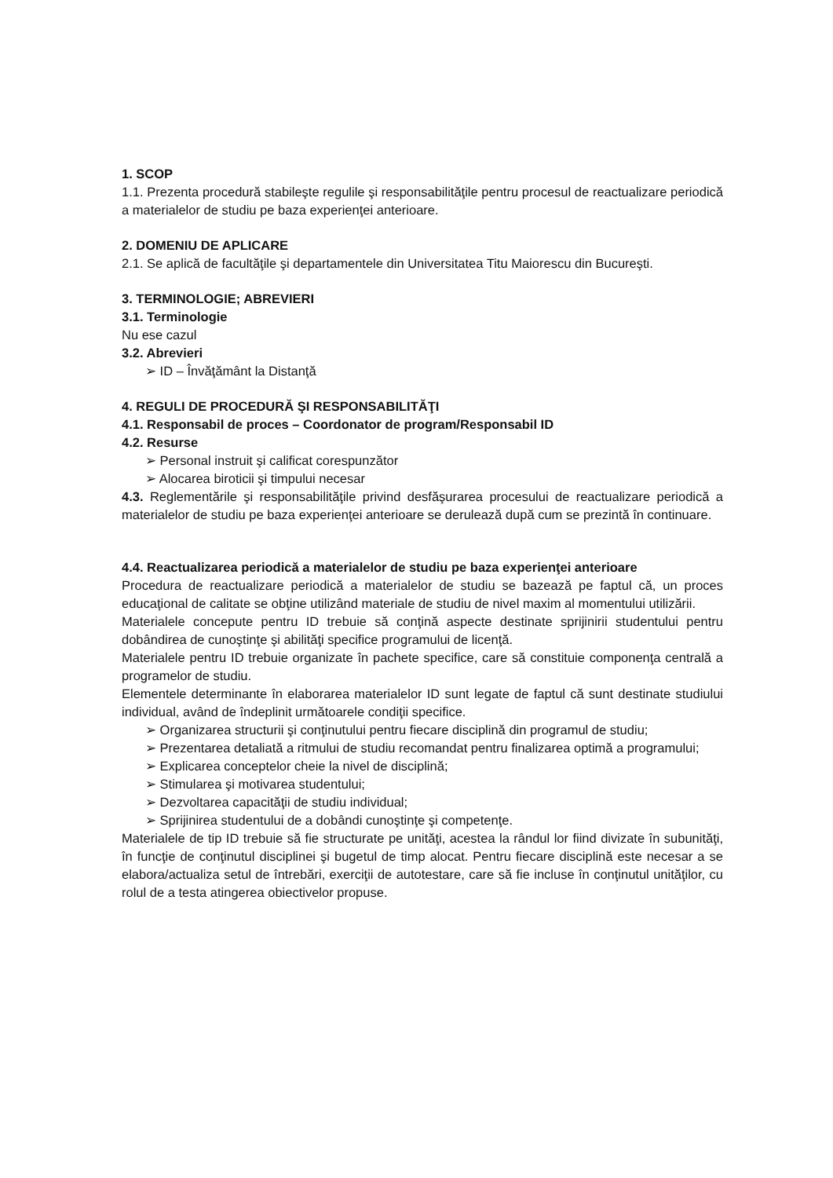1. SCOP
1.1. Prezenta procedură stabileşte regulile şi responsabilităţile pentru procesul de reactualizare periodică a materialelor de studiu pe baza experienţei anterioare.
2. DOMENIU DE APLICARE
2.1. Se aplică de facultăţile şi departamentele din Universitatea Titu Maiorescu din Bucureşti.
3. TERMINOLOGIE; ABREVIERI
3.1. Terminologie
Nu ese cazul
3.2. Abrevieri
➢ ID – Învăţământ la Distanţă
4. REGULI DE PROCEDURĂ ŞI RESPONSABILITĂŢI
4.1. Responsabil de proces – Coordonator de program/Responsabil ID
4.2. Resurse
➢ Personal instruit şi calificat corespunzător
➢ Alocarea biroticii şi timpului necesar
4.3. Reglementările şi responsabilităţile privind desfăşurarea procesului de reactualizare periodică a materialelor de studiu pe baza experienţei anterioare se derulează după cum se prezintă în continuare.
4.4. Reactualizarea periodică a materialelor de studiu pe baza experienţei anterioare
Procedura de reactualizare periodică a materialelor de studiu se bazează pe faptul că, un proces educaţional de calitate se obţine utilizând materiale de studiu de nivel maxim al momentului utilizării.
Materialele concepute pentru ID trebuie să conţină aspecte destinate sprijinirii studentului pentru dobândirea de cunoştinţe şi abilităţi specifice programului de licenţă.
Materialele pentru ID trebuie organizate în pachete specifice, care să constituie componenţa centrală a programelor de studiu.
Elementele determinante în elaborarea materialelor ID sunt legate de faptul că sunt destinate studiului individual, având de îndeplinit următoarele condiţii specifice.
➢ Organizarea structurii şi conţinutului pentru fiecare disciplină din programul de studiu;
➢ Prezentarea detaliată a ritmului de studiu recomandat pentru finalizarea optimă a programului;
➢ Explicarea conceptelor cheie la nivel de disciplină;
➢ Stimularea şi motivarea studentului;
➢ Dezvoltarea capacităţii de studiu individual;
➢ Sprijinirea studentului de a dobândi cunoştinţe şi competenţe.
Materialele de tip ID trebuie să fie structurate pe unităţi, acestea la rândul lor fiind divizate în subunităţi, în funcţie de conţinutul disciplinei şi bugetul de timp alocat. Pentru fiecare disciplină este necesar a se elabora/actualiza setul de întrebări, exerciţii de autotestare, care să fie incluse în conţinutul unităţilor, cu rolul de a testa atingerea obiectivelor propuse.